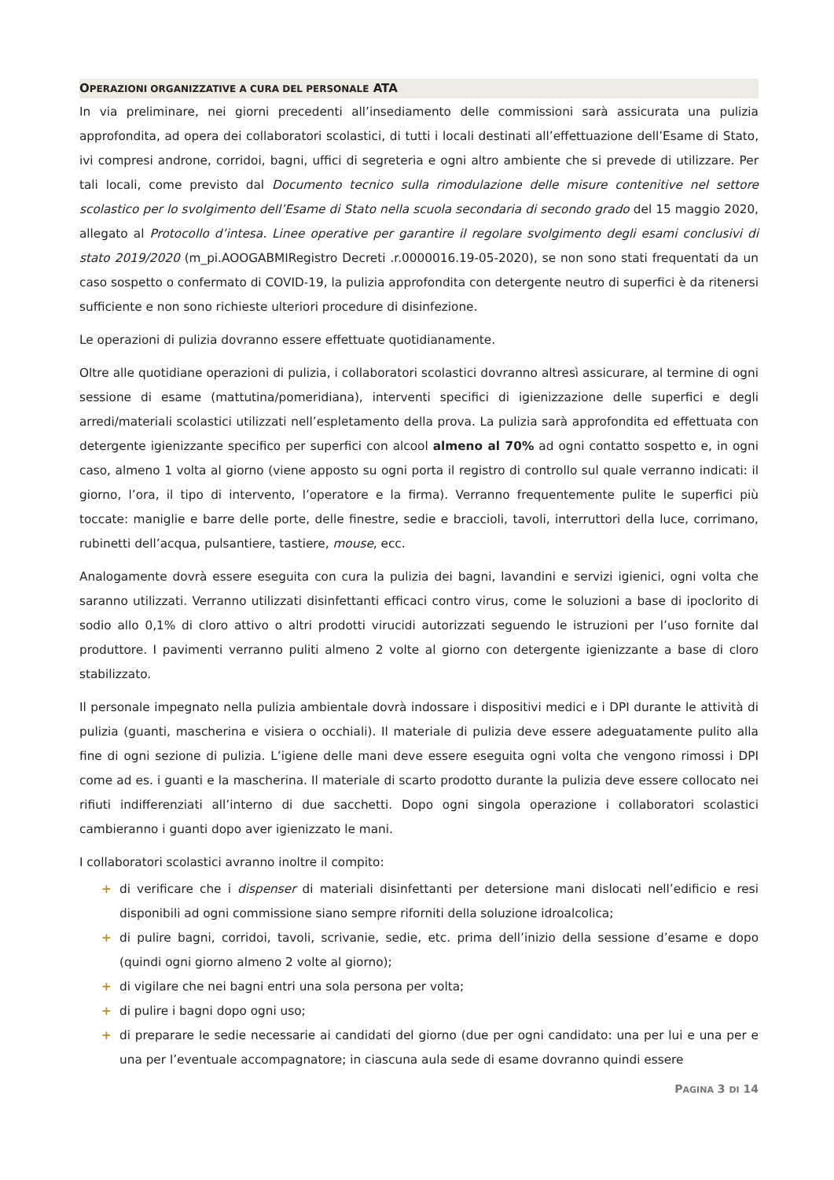OPERAZIONI ORGANIZZATIVE A CURA DEL PERSONALE ATA
In via preliminare, nei giorni precedenti all’insediamento delle commissioni sarà assicurata una pulizia approfondita, ad opera dei collaboratori scolastici, di tutti i locali destinati all’effettuazione dell’Esame di Stato, ivi compresi androne, corridoi, bagni, uffici di segreteria e ogni altro ambiente che si prevede di utilizzare. Per tali locali, come previsto dal Documento tecnico sulla rimodulazione delle misure contenitive nel settore scolastico per lo svolgimento dell’Esame di Stato nella scuola secondaria di secondo grado del 15 maggio 2020, allegato al Protocollo d’intesa. Linee operative per garantire il regolare svolgimento degli esami conclusivi di stato 2019/2020 (m_pi.AOOGABMIRegistro Decreti .r.0000016.19-05-2020), se non sono stati frequentati da un caso sospetto o confermato di COVID-19, la pulizia approfondita con detergente neutro di superfici è da ritenersi sufficiente e non sono richieste ulteriori procedure di disinfezione.
Le operazioni di pulizia dovranno essere effettuate quotidianamente.
Oltre alle quotidiane operazioni di pulizia, i collaboratori scolastici dovranno altresì assicurare, al termine di ogni sessione di esame (mattutina/pomeridiana), interventi specifici di igienizzazione delle superfici e degli arredi/materiali scolastici utilizzati nell’espletamento della prova. La pulizia sarà approfondita ed effettuata con detergente igienizzante specifico per superfici con alcool almeno al 70% ad ogni contatto sospetto e, in ogni caso, almeno 1 volta al giorno (viene apposto su ogni porta il registro di controllo sul quale verranno indicati: il giorno, l’ora, il tipo di intervento, l’operatore e la firma). Verranno frequentemente pulite le superfici più toccate: maniglie e barre delle porte, delle finestre, sedie e braccioli, tavoli, interruttori della luce, corrimano, rubinetti dell’acqua, pulsantiere, tastiere, mouse, ecc.
Analogamente dovrà essere eseguita con cura la pulizia dei bagni, lavandini e servizi igienici, ogni volta che saranno utilizzati. Verranno utilizzati disinfettanti efficaci contro virus, come le soluzioni a base di ipoclorito di sodio allo 0,1% di cloro attivo o altri prodotti virucidi autorizzati seguendo le istruzioni per l’uso fornite dal produttore. I pavimenti verranno puliti almeno 2 volte al giorno con detergente igienizzante a base di cloro stabilizzato.
Il personale impegnato nella pulizia ambientale dovrà indossare i dispositivi medici e i DPI durante le attività di pulizia (guanti, mascherina e visiera o occhiali). Il materiale di pulizia deve essere adeguatamente pulito alla fine di ogni sezione di pulizia. L’igiene delle mani deve essere eseguita ogni volta che vengono rimossi i DPI come ad es. i guanti e la mascherina. Il materiale di scarto prodotto durante la pulizia deve essere collocato nei rifiuti indifferenziati all’interno di due sacchetti. Dopo ogni singola operazione i collaboratori scolastici cambieranno i guanti dopo aver igienizzato le mani.
I collaboratori scolastici avranno inoltre il compito:
+ di verificare che i dispenser di materiali disinfettanti per detersione mani dislocati nell’edificio e resi disponibili ad ogni commissione siano sempre riforniti della soluzione idroalcolica;
+ di pulire bagni, corridoi, tavoli, scrivanie, sedie, etc. prima dell’inizio della sessione d’esame e dopo (quindi ogni giorno almeno 2 volte al giorno);
+ di vigilare che nei bagni entri una sola persona per volta;
+ di pulire i bagni dopo ogni uso;
+ di preparare le sedie necessarie ai candidati del giorno (due per ogni candidato: una per lui e una per e una per l’eventuale accompagnatore; in ciascuna aula sede di esame dovranno quindi essere
PAGINA 3 DI 14